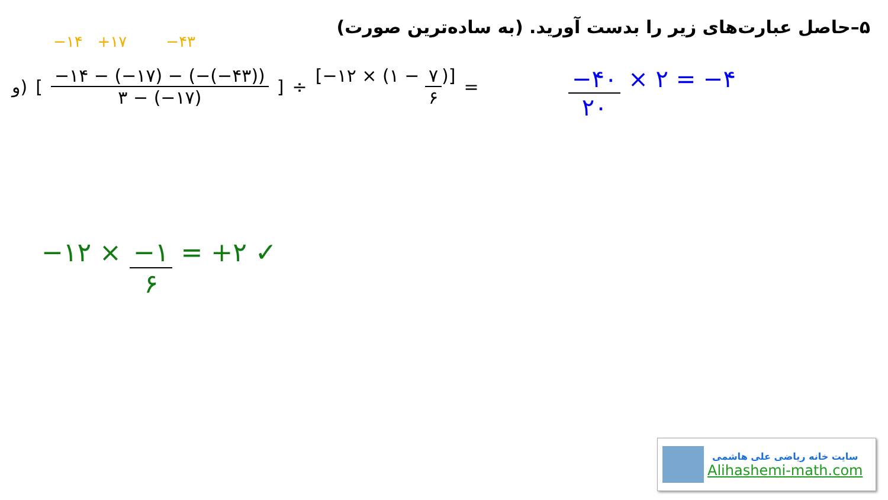۵–حاصل عبارت‌های زیر را بدست آورید. (به ساده‌ترین صورت)
−۱۴ +۱۷ −۴۳
و) [ −۱۴ − (−۱۷) − (−(−۴۳)) ۳ − (−۱۷) ] ÷ [−۱۲ × (۱ − ۷ ۶)] =
−۴۰ ۲۰ × ۲ = −۴
−۱۲ × −۱ ۶ = +۲ ✓
سایت خانه ریاضی علی هاشمی
Alihashemi-math.com